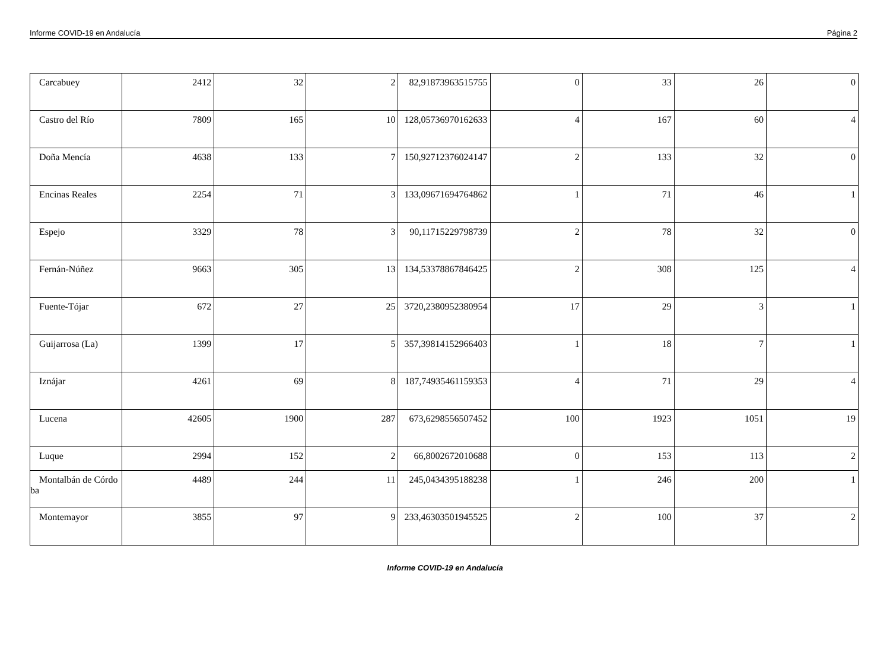Informe COVID-19 en Andalucía Página 2
| Carcabuey | 2412 | 32 | 2 | 82,91873963515755 | 0 | 33 | 26 | 0 |
| Castro del Río | 7809 | 165 | 10 | 128,05736970162633 | 4 | 167 | 60 | 4 |
| Doña Mencía | 4638 | 133 | 7 | 150,92712376024147 | 2 | 133 | 32 | 0 |
| Encinas Reales | 2254 | 71 | 3 | 133,09671694764862 | 1 | 71 | 46 | 1 |
| Espejo | 3329 | 78 | 3 | 90,11715229798739 | 2 | 78 | 32 | 0 |
| Fernán-Núñez | 9663 | 305 | 13 | 134,53378867846425 | 2 | 308 | 125 | 4 |
| Fuente-Tójar | 672 | 27 | 25 | 3720,2380952380954 | 17 | 29 | 3 | 1 |
| Guijarrosa (La) | 1399 | 17 | 5 | 357,39814152966403 | 1 | 18 | 7 | 1 |
| Iznájar | 4261 | 69 | 8 | 187,74935461159353 | 4 | 71 | 29 | 4 |
| Lucena | 42605 | 1900 | 287 | 673,6298556507452 | 100 | 1923 | 1051 | 19 |
| Luque | 2994 | 152 | 2 | 66,8002672010688 | 0 | 153 | 113 | 2 |
| Montalbán de Córdoba | 4489 | 244 | 11 | 245,0434395188238 | 1 | 246 | 200 | 1 |
| Montemayor | 3855 | 97 | 9 | 233,46303501945525 | 2 | 100 | 37 | 2 |
Informe COVID-19 en Andalucía